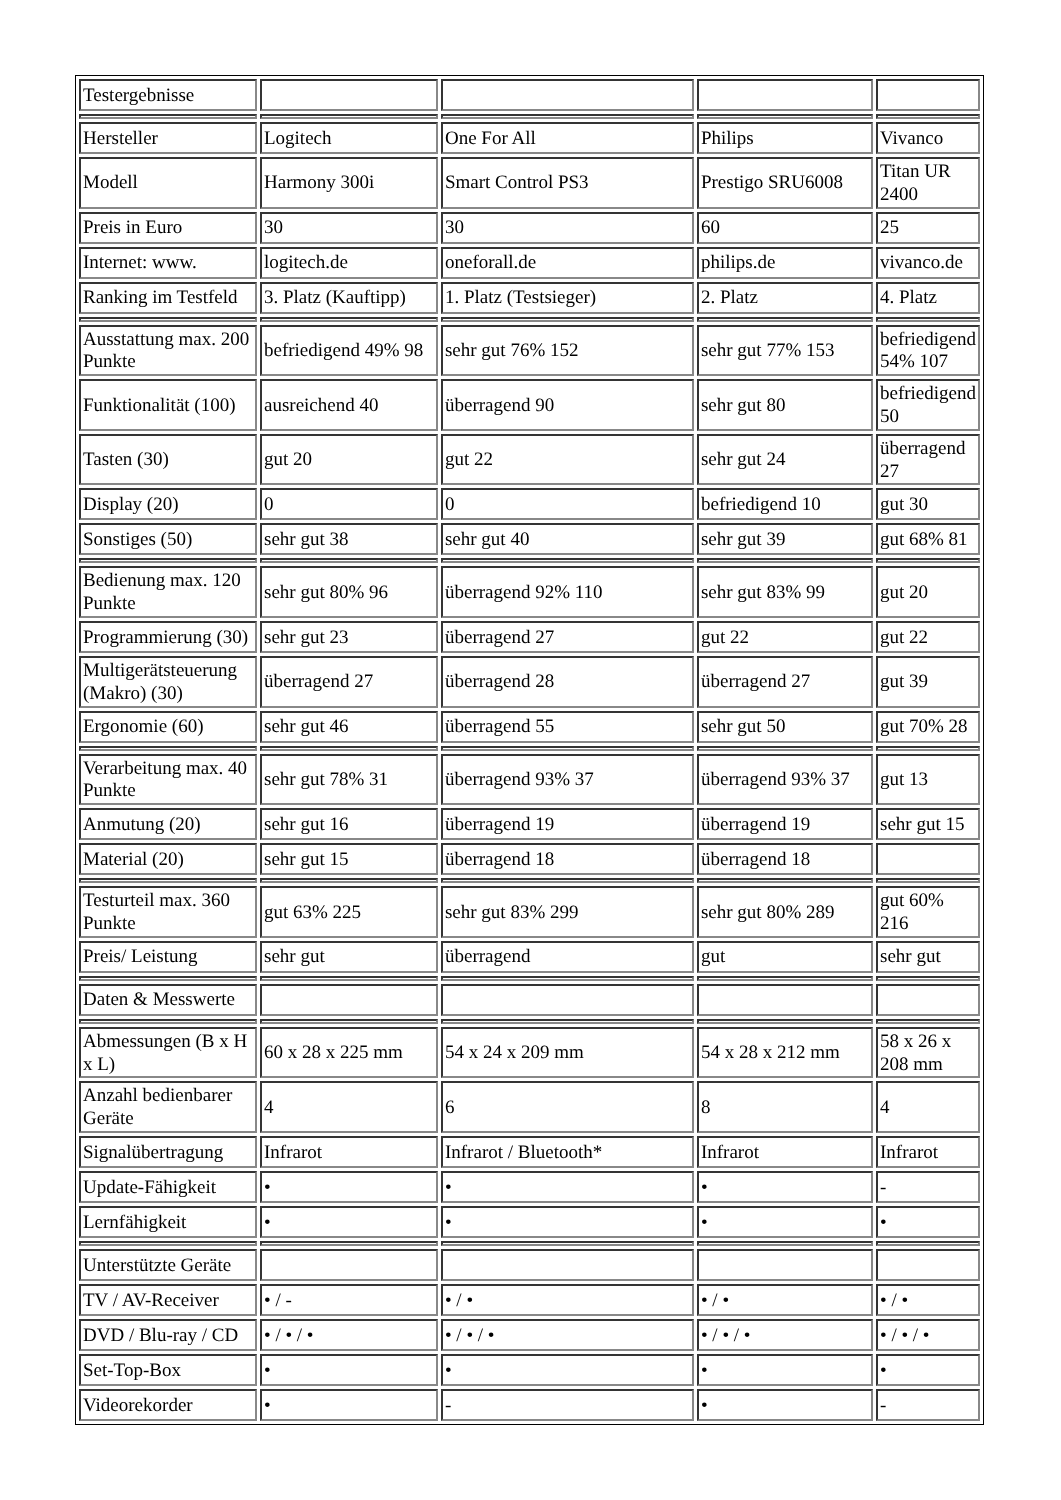| Testergebnisse | | | | |
| Hersteller | Logitech | One For All | Philips | Vivanco |
| Modell | Harmony 300i | Smart Control PS3 | Prestigo SRU6008 | Titan UR 2400 |
| Preis in Euro | 30 | 30 | 60 | 25 |
| Internet: www. | logitech.de | oneforall.de | philips.de | vivanco.de |
| Ranking im Testfeld | 3. Platz (Kauftipp) | 1. Platz (Testsieger) | 2. Platz | 4. Platz |
| Ausstattung max. 200 Punkte | befriedigend 49% 98 | sehr gut 76% 152 | sehr gut 77% 153 | befriedigend 54% 107 |
| Funktionalität (100) | ausreichend 40 | überragend 90 | sehr gut 80 | befriedigend 50 |
| Tasten (30) | gut 20 | gut 22 | sehr gut 24 | überragend 27 |
| Display (20) | 0 | 0 | befriedigend 10 | gut 30 |
| Sonstiges (50) | sehr gut 38 | sehr gut 40 | sehr gut 39 | gut 68% 81 |
| Bedienung max. 120 Punkte | sehr gut 80% 96 | überragend 92% 110 | sehr gut 83% 99 | gut 20 |
| Programmierung (30) | sehr gut 23 | überragend 27 | gut 22 | gut 22 |
| Multigerätsteuerung (Makro) (30) | überragend 27 | überragend 28 | überragend 27 | gut 39 |
| Ergonomie (60) | sehr gut 46 | überragend 55 | sehr gut 50 | gut 70% 28 |
| Verarbeitung max. 40 Punkte | sehr gut 78% 31 | überragend 93% 37 | überragend 93% 37 | gut 13 |
| Anmutung (20) | sehr gut 16 | überragend 19 | überragend 19 | sehr gut 15 |
| Material (20) | sehr gut 15 | überragend 18 | überragend 18 | |
| Testurteil max. 360 Punkte | gut 63% 225 | sehr gut 83% 299 | sehr gut 80% 289 | gut 60% 216 |
| Preis/ Leistung | sehr gut | überragend | gut | sehr gut |
| Daten & Messwerte | | | | |
| Abmessungen (B x H x L) | 60 x 28 x 225 mm | 54 x 24 x 209 mm | 54 x 28 x 212 mm | 58 x 26 x 208 mm |
| Anzahl bedienbarer Geräte | 4 | 6 | 8 | 4 |
| Signalübertragung | Infrarot | Infrarot / Bluetooth* | Infrarot | Infrarot |
| Update-Fähigkeit | • | • | • | - |
| Lernfähigkeit | • | • | • | • |
| Unterstützte Geräte | | | | |
| TV / AV-Receiver | • / - | • / • | • / • | • / • |
| DVD / Blu-ray / CD | • / • / • | • / • / • | • / • / • | • / • / • |
| Set-Top-Box | • | • | • | • |
| Videorekorder | • | - | • | - |